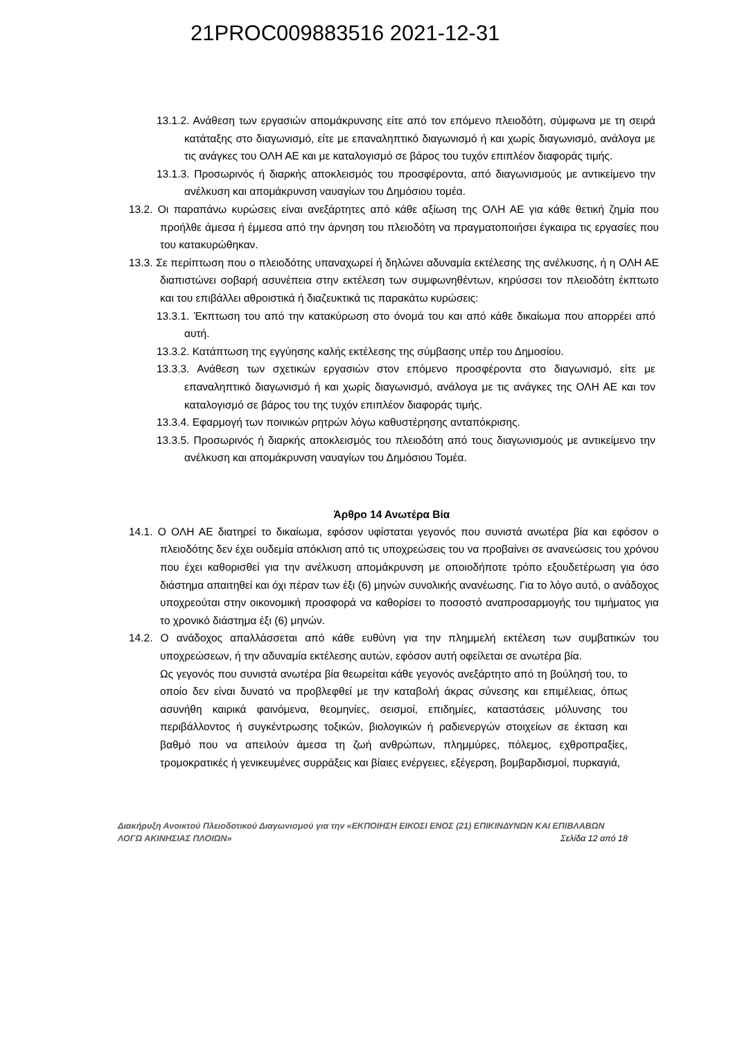21PROC009883516 2021-12-31
13.1.2. Ανάθεση των εργασιών απομάκρυνσης είτε από τον επόμενο πλειοδότη, σύμφωνα με τη σειρά κατάταξης στο διαγωνισμό, είτε με επαναληπτικό διαγωνισμό ή και χωρίς διαγωνισμό, ανάλογα με τις ανάγκες του ΟΛΗ ΑΕ και με καταλογισμό σε βάρος του τυχόν επιπλέον διαφοράς τιμής.
13.1.3. Προσωρινός ή διαρκής αποκλεισμός του προσφέροντα, από διαγωνισμούς με αντικείμενο την ανέλκυση και απομάκρυνση ναυαγίων του Δημόσιου τομέα.
13.2. Οι παραπάνω κυρώσεις είναι ανεξάρτητες από κάθε αξίωση της ΟΛΗ ΑΕ για κάθε θετική ζημία που προήλθε άμεσα ή έμμεσα από την άρνηση του πλειοδότη να πραγματοποιήσει έγκαιρα τις εργασίες που του κατακυρώθηκαν.
13.3. Σε περίπτωση που ο πλειοδότης υπαναχωρεί ή δηλώνει αδυναμία εκτέλεσης της ανέλκυσης, ή η ΟΛΗ ΑΕ διαπιστώνει σοβαρή ασυνέπεια στην εκτέλεση των συμφωνηθέντων, κηρύσσει τον πλειοδότη έκπτωτο και του επιβάλλει αθροιστικά ή διαζευκτικά τις παρακάτω κυρώσεις:
13.3.1. Έκπτωση του από την κατακύρωση στο όνομά του και από κάθε δικαίωμα που απορρέει από αυτή.
13.3.2. Κατάπτωση της εγγύησης καλής εκτέλεσης της σύμβασης υπέρ του Δημοσίου.
13.3.3. Ανάθεση των σχετικών εργασιών στον επόμενο προσφέροντα στο διαγωνισμό, είτε με επαναληπτικό διαγωνισμό ή και χωρίς διαγωνισμό, ανάλογα με τις ανάγκες της ΟΛΗ ΑΕ και τον καταλογισμό σε βάρος του της τυχόν επιπλέον διαφοράς τιμής.
13.3.4. Εφαρμογή των ποινικών ρητρών λόγω καθυστέρησης ανταπόκρισης.
13.3.5. Προσωρινός ή διαρκής αποκλεισμός του πλειοδότη από τους διαγωνισμούς με αντικείμενο την ανέλκυση και απομάκρυνση ναυαγίων του Δημόσιου Τομέα.
Άρθρο 14 Ανωτέρα Βία
14.1. Ο ΟΛΗ ΑΕ διατηρεί το δικαίωμα, εφόσον υφίσταται γεγονός που συνιστά ανωτέρα βία και εφόσον ο πλειοδότης δεν έχει ουδεμία απόκλιση από τις υποχρεώσεις του να προβαίνει σε ανανεώσεις του χρόνου που έχει καθορισθεί για την ανέλκυση απομάκρυνση με οποιοδήποτε τρόπο εξουδετέρωση για όσο διάστημα απαιτηθεί και όχι πέραν των έξι (6) μηνών συνολικής ανανέωσης. Για το λόγο αυτό, ο ανάδοχος υποχρεούται στην οικονομική προσφορά να καθορίσει το ποσοστό αναπροσαρμογής του τιμήματος για το χρονικό διάστημα έξι (6) μηνών.
14.2. Ο ανάδοχος απαλλάσσεται από κάθε ευθύνη για την πλημμελή εκτέλεση των συμβατικών του υποχρεώσεων, ή την αδυναμία εκτέλεσης αυτών, εφόσον αυτή οφείλεται σε ανωτέρα βία.
Ως γεγονός που συνιστά ανωτέρα βία θεωρείται κάθε γεγονός ανεξάρτητο από τη βούλησή του, το οποίο δεν είναι δυνατό να προβλεφθεί με την καταβολή άκρας σύνεσης και επιμέλειας, όπως ασυνήθη καιρικά φαινόμενα, θεομηνίες, σεισμοί, επιδημίες, καταστάσεις μόλυνσης του περιβάλλοντος ή συγκέντρωσης τοξικών, βιολογικών ή ραδιενεργών στοιχείων σε έκταση και βαθμό που να απειλούν άμεσα τη ζωή ανθρώπων, πλημμύρες, πόλεμος, εχθροπραξίες, τρομοκρατικές ή γενικευμένες συρράξεις και βίαιες ενέργειες, εξέγερση, βομβαρδισμοί, πυρκαγιά,
Διακήρυξη Ανοικτού Πλειοδοτικού Διαγωνισμού για την «ΕΚΠΟΙΗΣΗ ΕΙΚΟΣΙ ΕΝΟΣ (21) ΕΠΙΚΙΝΔΥΝΩΝ ΚΑΙ ΕΠΙΒΛΑΒΩΝ ΛΟΓΩ ΑΚΙΝΗΣΙΑΣ ΠΛΟΙΩΝ» Σελίδα 12 από 18